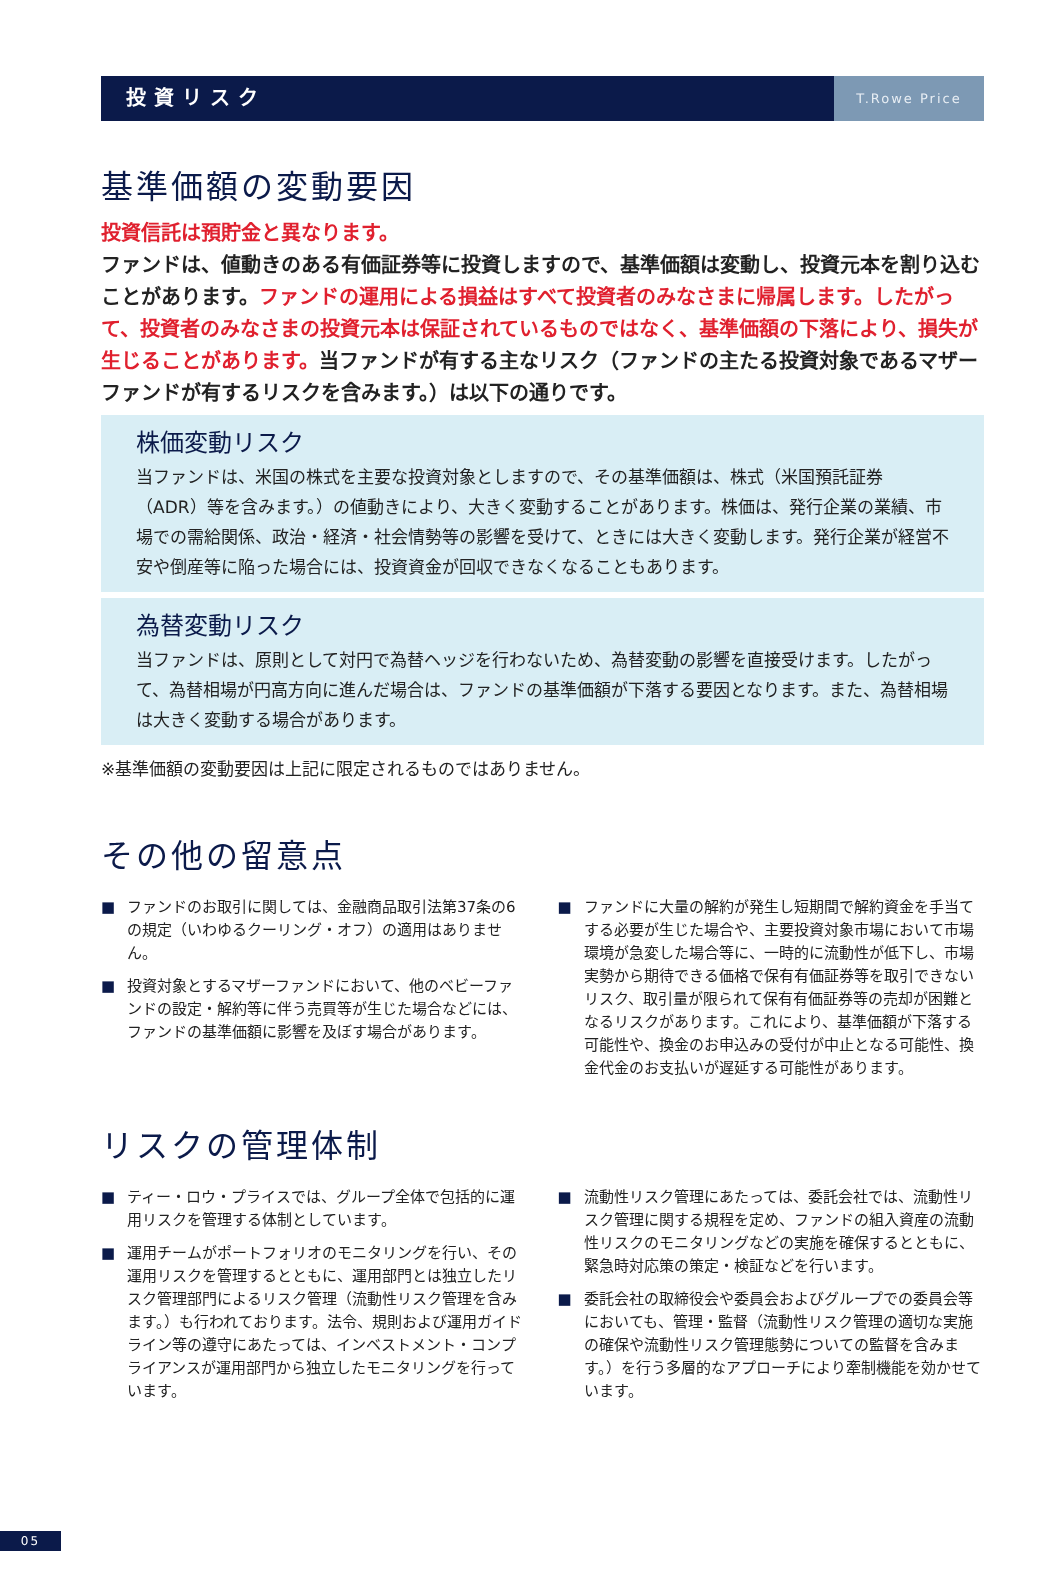投資リスク
T.Rowe Price
基準価額の変動要因
投資信託は預貯金と異なります。
ファンドは、値動きのある有価証券等に投資しますので、基準価額は変動し、投資元本を割り込むことがあります。ファンドの運用による損益はすべて投資者のみなさまに帰属します。したがって、投資者のみなさまの投資元本は保証されているものではなく、基準価額の下落により、損失が生じることがあります。当ファンドが有する主なリスク（ファンドの主たる投資対象であるマザーファンドが有するリスクを含みます。）は以下の通りです。
株価変動リスク
当ファンドは、米国の株式を主要な投資対象としますので、その基準価額は、株式（米国預託証券（ADR）等を含みます。）の値動きにより、大きく変動することがあります。株価は、発行企業の業績、市場での需給関係、政治・経済・社会情勢等の影響を受けて、ときには大きく変動します。発行企業が経営不安や倒産等に陥った場合には、投資資金が回収できなくなることもあります。
為替変動リスク
当ファンドは、原則として対円で為替ヘッジを行わないため、為替変動の影響を直接受けます。したがって、為替相場が円高方向に進んだ場合は、ファンドの基準価額が下落する要因となります。また、為替相場は大きく変動する場合があります。
※基準価額の変動要因は上記に限定されるものではありません。
その他の留意点
■ ファンドのお取引に関しては、金融商品取引法第37条の6の規定（いわゆるクーリング・オフ）の適用はありません。
■ 投資対象とするマザーファンドにおいて、他のベビーファンドの設定・解約等に伴う売買等が生じた場合などには、ファンドの基準価額に影響を及ぼす場合があります。
■ ファンドに大量の解約が発生し短期間で解約資金を手当てする必要が生じた場合や、主要投資対象市場において市場環境が急変した場合等に、一時的に流動性が低下し、市場実勢から期待できる価格で保有有価証券等を取引できないリスク、取引量が限られて保有有価証券等の売却が困難となるリスクがあります。これにより、基準価額が下落する可能性や、換金のお申込みの受付が中止となる可能性、換金代金のお支払いが遅延する可能性があります。
リスクの管理体制
■ ティー・ロウ・プライスでは、グループ全体で包括的に運用リスクを管理する体制としています。
■ 運用チームがポートフォリオのモニタリングを行い、その運用リスクを管理するとともに、運用部門とは独立したリスク管理部門によるリスク管理（流動性リスク管理を含みます。）も行われております。法令、規則および運用ガイドライン等の遵守にあたっては、インベストメント・コンプライアンスが運用部門から独立したモニタリングを行っています。
■ 流動性リスク管理にあたっては、委託会社では、流動性リスク管理に関する規程を定め、ファンドの組入資産の流動性リスクのモニタリングなどの実施を確保するとともに、緊急時対応策の策定・検証などを行います。
■ 委託会社の取締役会や委員会およびグループでの委員会等においても、管理・監督（流動性リスク管理の適切な実施の確保や流動性リスク管理態勢についての監督を含みます。）を行う多層的なアプローチにより牽制機能を効かせています。
05